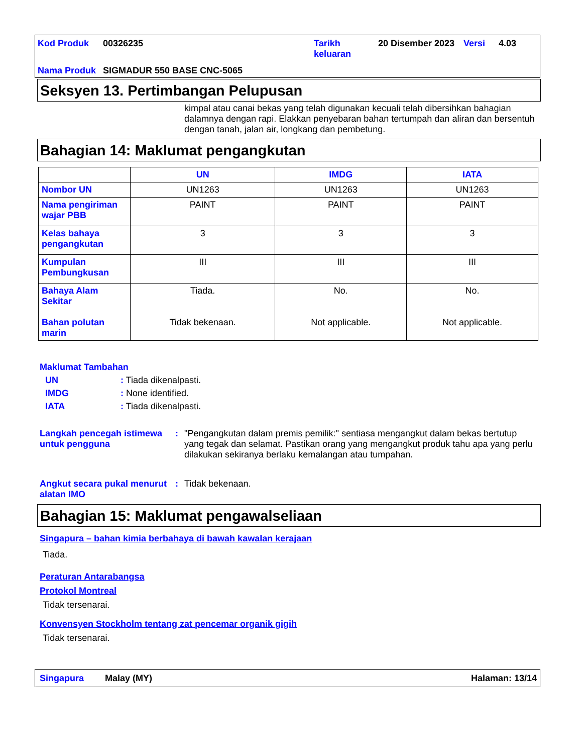| Kod Produk | 00326235 | Tarikh keluaran | 20 Disember 2023 | Versi | 4.03 |
| Nama Produk | SIGMADUR 550 BASE CNC-5065 | | | | |
Seksyen 13. Pertimbangan Pelupusan
kimpal atau canai bekas yang telah digunakan kecuali telah dibersihkan bahagian dalamnya dengan rapi. Elakkan penyebaran bahan tertumpah dan aliran dan bersentuh dengan tanah, jalan air, longkang dan pembetung.
Bahagian 14: Maklumat pengangkutan
| | UN | IMDG | IATA |
| --- | --- | --- | --- |
| Nombor UN | UN1263 | UN1263 | UN1263 |
| Nama pengiriman wajar PBB | PAINT | PAINT | PAINT |
| Kelas bahaya pengangkutan | 3 | 3 | 3 |
| Kumpulan Pembungkusan | III | III | III |
| Bahaya Alam Sekitar Bahan polutan marin | Tiada. Tidak bekenaan. | No. Not applicable. | No. Not applicable. |
Maklumat Tambahan
UN: Tiada dikenalpasti.
IMDG: None identified.
IATA: Tiada dikenalpasti.
Langkah pencegah istimewa untuk pengguna
: "Pengangkutan dalam premis pemilik:" sentiasa mengangkut dalam bekas bertutup yang tegak dan selamat. Pastikan orang yang mengangkut produk tahu apa yang perlu dilakukan sekiranya berlaku kemalangan atau tumpahan.
Angkut secara pukal menurut alatan IMO
: Tidak bekenaan.
Bahagian 15: Maklumat pengawalseliaan
Singapura – bahan kimia berbahaya di bawah kawalan kerajaan
Tiada.
Peraturan Antarabangsa
Protokol Montreal
Tidak tersenarai.
Konvensyen Stockholm tentang zat pencemar organik gigih
Tidak tersenarai.
Singapura Malay (MY) Halaman: 13/14